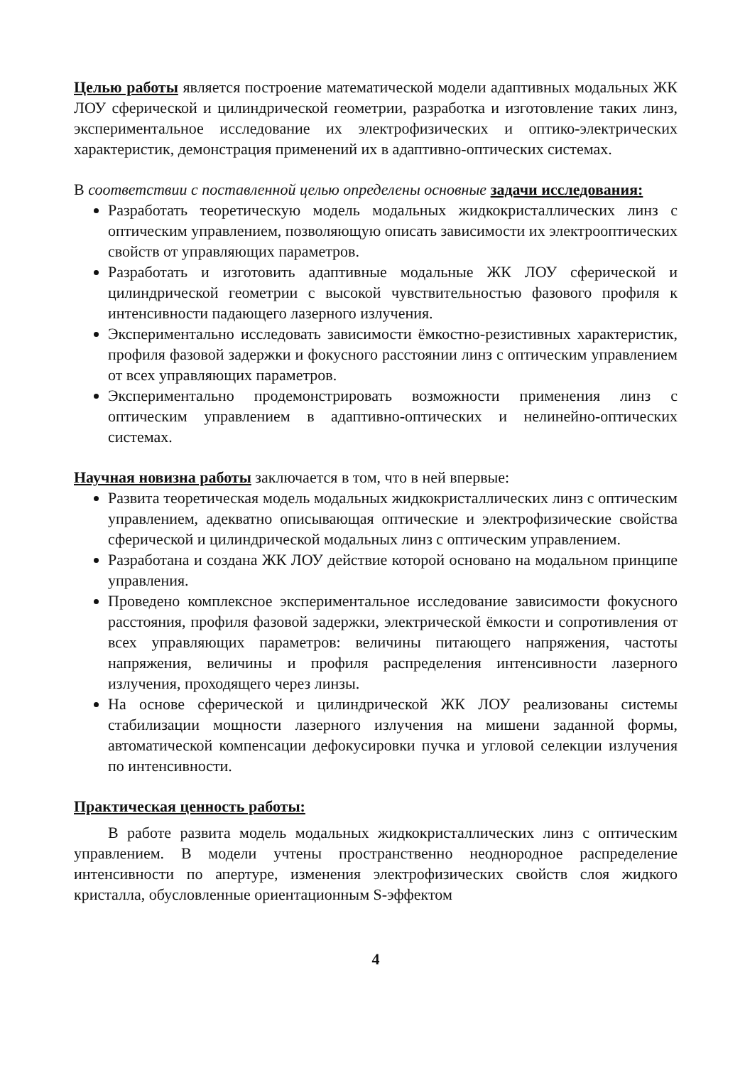Целью работы является построение математической модели адаптивных модальных ЖК ЛОУ сферической и цилиндрической геометрии, разработка и изготовление таких линз, экспериментальное исследование их электрофизических и оптико-электрических характеристик, демонстрация применений их в адаптивно-оптических системах.
В соответствии с поставленной целью определены основные задачи исследования:
Разработать теоретическую модель модальных жидкокристаллических линз с оптическим управлением, позволяющую описать зависимости их электрооптических свойств от управляющих параметров.
Разработать и изготовить адаптивные модальные ЖК ЛОУ сферической и цилиндрической геометрии с высокой чувствительностью фазового профиля к интенсивности падающего лазерного излучения.
Экспериментально исследовать зависимости ёмкостно-резистивных характеристик, профиля фазовой задержки и фокусного расстоянии линз с оптическим управлением от всех управляющих параметров.
Экспериментально продемонстрировать возможности применения линз с оптическим управлением в адаптивно-оптических и нелинейно-оптических системах.
Научная новизна работы заключается в том, что в ней впервые:
Развита теоретическая модель модальных жидкокристаллических линз с оптическим управлением, адекватно описывающая оптические и электрофизические свойства сферической и цилиндрической модальных линз с оптическим управлением.
Разработана и создана ЖК ЛОУ действие которой основано на модальном принципе управления.
Проведено комплексное экспериментальное исследование зависимости фокусного расстояния, профиля фазовой задержки, электрической ёмкости и сопротивления от всех управляющих параметров: величины питающего напряжения, частоты напряжения, величины и профиля распределения интенсивности лазерного излучения, проходящего через линзы.
На основе сферической и цилиндрической ЖК ЛОУ реализованы системы стабилизации мощности лазерного излучения на мишени заданной формы, автоматической компенсации дефокусировки пучка и угловой селекции излучения по интенсивности.
Практическая ценность работы:
В работе развита модель модальных жидкокристаллических линз с оптическим управлением. В модели учтены пространственно неоднородное распределение интенсивности по апертуре, изменения электрофизических свойств слоя жидкого кристалла, обусловленные ориентационным S-эффектом
4